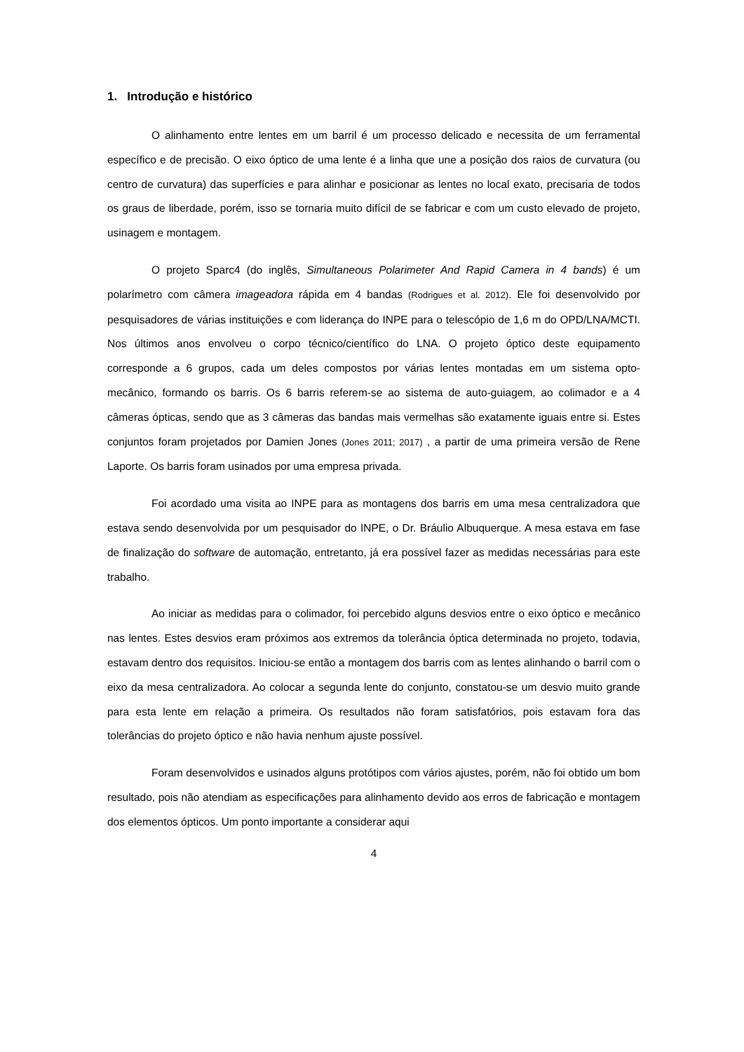1. Introdução e histórico
O alinhamento entre lentes em um barril é um processo delicado e necessita de um ferramental específico e de precisão. O eixo óptico de uma lente é a linha que une a posição dos raios de curvatura (ou centro de curvatura) das superfícies e para alinhar e posicionar as lentes no local exato, precisaria de todos os graus de liberdade, porém, isso se tornaria muito difícil de se fabricar e com um custo elevado de projeto, usinagem e montagem.
O projeto Sparc4 (do inglês, Simultaneous Polarimeter And Rapid Camera in 4 bands) é um polarímetro com câmera imageadora rápida em 4 bandas (Rodrigues et al. 2012). Ele foi desenvolvido por pesquisadores de várias instituições e com liderança do INPE para o telescópio de 1,6 m do OPD/LNA/MCTI. Nos últimos anos envolveu o corpo técnico/científico do LNA. O projeto óptico deste equipamento corresponde a 6 grupos, cada um deles compostos por várias lentes montadas em um sistema opto-mecânico, formando os barris. Os 6 barris referem-se ao sistema de auto-guiagem, ao colimador e a 4 câmeras ópticas, sendo que as 3 câmeras das bandas mais vermelhas são exatamente iguais entre si. Estes conjuntos foram projetados por Damien Jones (Jones 2011; 2017) , a partir de uma primeira versão de Rene Laporte. Os barris foram usinados por uma empresa privada.
Foi acordado uma visita ao INPE para as montagens dos barris em uma mesa centralizadora que estava sendo desenvolvida por um pesquisador do INPE, o Dr. Bráulio Albuquerque. A mesa estava em fase de finalização do software de automação, entretanto, já era possível fazer as medidas necessárias para este trabalho.
Ao iniciar as medidas para o colimador, foi percebido alguns desvios entre o eixo óptico e mecânico nas lentes. Estes desvios eram próximos aos extremos da tolerância óptica determinada no projeto, todavia, estavam dentro dos requisitos. Iniciou-se então a montagem dos barris com as lentes alinhando o barril com o eixo da mesa centralizadora. Ao colocar a segunda lente do conjunto, constatou-se um desvio muito grande para esta lente em relação a primeira. Os resultados não foram satisfatórios, pois estavam fora das tolerâncias do projeto óptico e não havia nenhum ajuste possível.
Foram desenvolvidos e usinados alguns protótipos com vários ajustes, porém, não foi obtido um bom resultado, pois não atendiam as especificações para alinhamento devido aos erros de fabricação e montagem dos elementos ópticos. Um ponto importante a considerar aqui
4